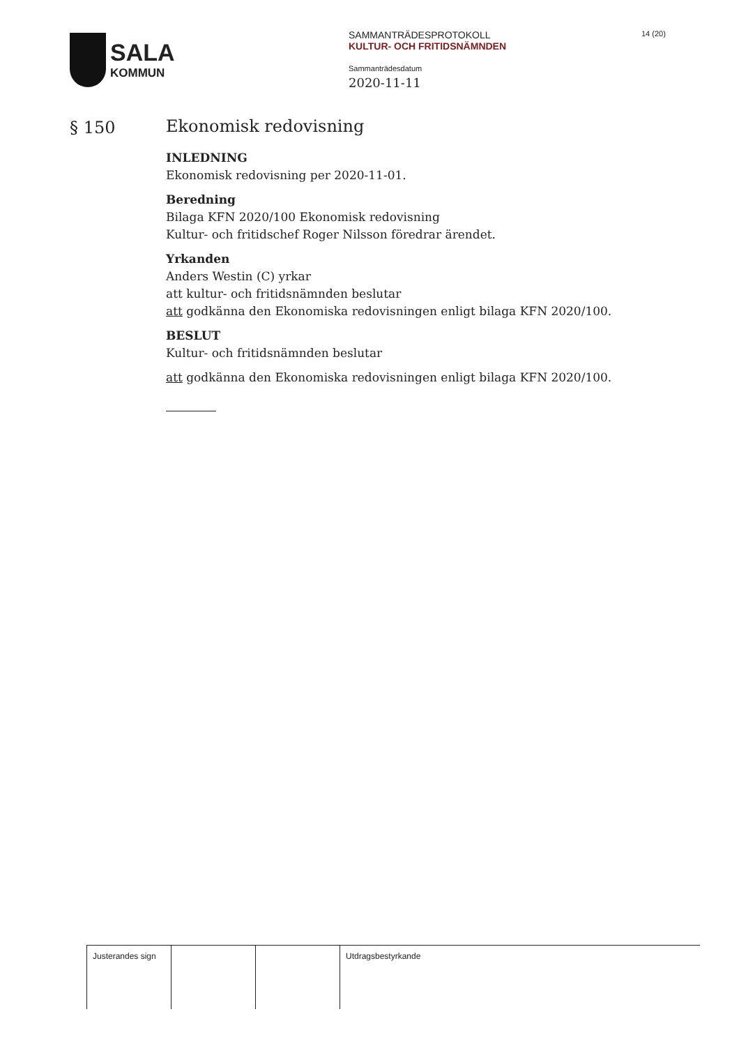SALA
KOMMUN
SAMMANTRÄDESPROTOKOLL
KULTUR- OCH FRITIDSNÄMNDEN
Sammanträdesdatum
2020-11-11
14 (20)
§ 150
Ekonomisk redovisning
INLEDNING
Ekonomisk redovisning per 2020-11-01.
Beredning
Bilaga KFN 2020/100 Ekonomisk redovisning
Kultur- och fritidschef Roger Nilsson föredrar ärendet.
Yrkanden
Anders Westin (C) yrkar
att kultur- och fritidsnämnden beslutar
att godkänna den Ekonomiska redovisningen enligt bilaga KFN 2020/100.
BESLUT
Kultur- och fritidsnämnden beslutar
att godkänna den Ekonomiska redovisningen enligt bilaga KFN 2020/100.
| Justerandes sign | | | Utdragsbestyrkande |